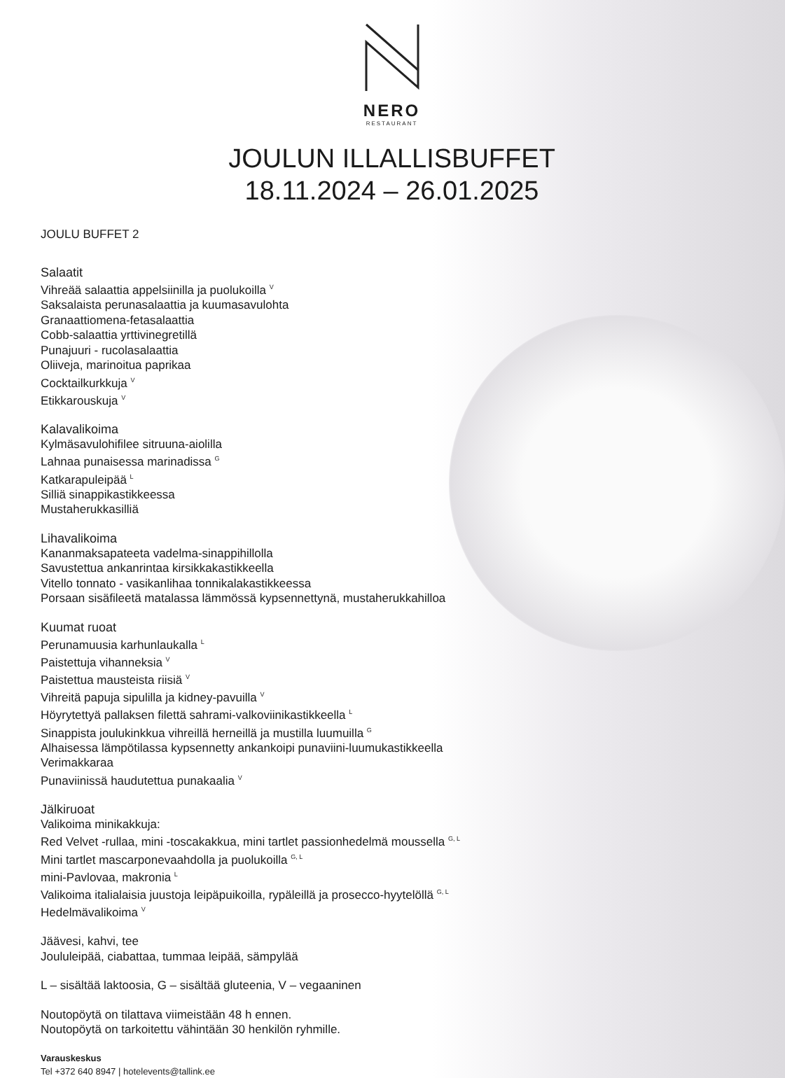NERO
RESTAURANT
JOULUN ILLALLISBUFFET
18.11.2024 – 26.01.2025
JOULU BUFFET 2
Salaatit
Vihreää salaattia appelsiinilla ja puolukoilla <sup>V</sup>
Saksalaista perunasalaattia ja kuumasavulohta
Granaattiomena-fetasalaattia
Cobb-salaattia yrttivinegretillä
Punajuuri - rucolasalaattia
Oliiveja, marinoitua paprikaa
Cocktailkurkkuja <sup>V</sup>
Etikkarouskuja <sup>V</sup>
Kalavalikoima
Kylmäsavulohifilee sitruuna-aiolilla
Lahnaa punaisessa marinadissa <sup>G</sup>
Katkarapuleipää <sup>L</sup>
Silliä sinappikastikkeessa
Mustaherukkasilliä
Lihavalikoima
Kananmaksapateeta vadelma-sinappihillolla
Savustettua ankanrintaa kirsikkakastikkeella
Vitello tonnato - vasikanlihaa tonnikalakastikkeessa
Porsaan sisäfileetä matalassa lämmössä kypsennettynä, mustaherukkahilloa
Kuumat ruoat
Perunamuusia karhunlaukalla <sup>L</sup>
Paistettuja vihanneksia <sup>V</sup>
Paistettua mausteista riisiä <sup>V</sup>
Vihreitä papuja sipulilla ja kidney-pavuilla <sup>V</sup>
Höyrytettyä pallaksen filettä sahrami-valkoviinikastikkeella <sup>L</sup>
Sinappista joulukinkkua vihreillä herneillä ja mustilla luumuilla <sup>G</sup>
Alhaisessa lämpötilassa kypsennetty ankankoipi punaviini-luumukastikkeella
Verimakkaraa
Punaviinissä haudutettua punakaalia <sup>V</sup>
Jälkiruoat
Valikoima minikakkuja:
Red Velvet -rullaa, mini -toscakakkua, mini tartlet passionhedelmä moussella <sup>G, L</sup>
Mini tartlet mascarponevaahdolla ja puolukoilla <sup>G, L</sup>
mini-Pavlovaa, makronia <sup>L</sup>
Valikoima italialaisia juustoja leipäpuikoilla, rypäleillä ja prosecco-hyytelöllä <sup>G, L</sup>
Hedelmävalikoima <sup>V</sup>
Jäävesi, kahvi, tee
Joululeipää, ciabattaa, tummaa leipää, sämpylää
L – sisältää laktoosia, G – sisältää gluteenia, V – vegaaninen
Noutopöytä on tilattava viimeistään 48 h ennen.
Noutopöytä on tarkoitettu vähintään 30 henkilön ryhmille.
Varauskeskus
Tel +372 640 8947 | hotelevents@tallink.ee